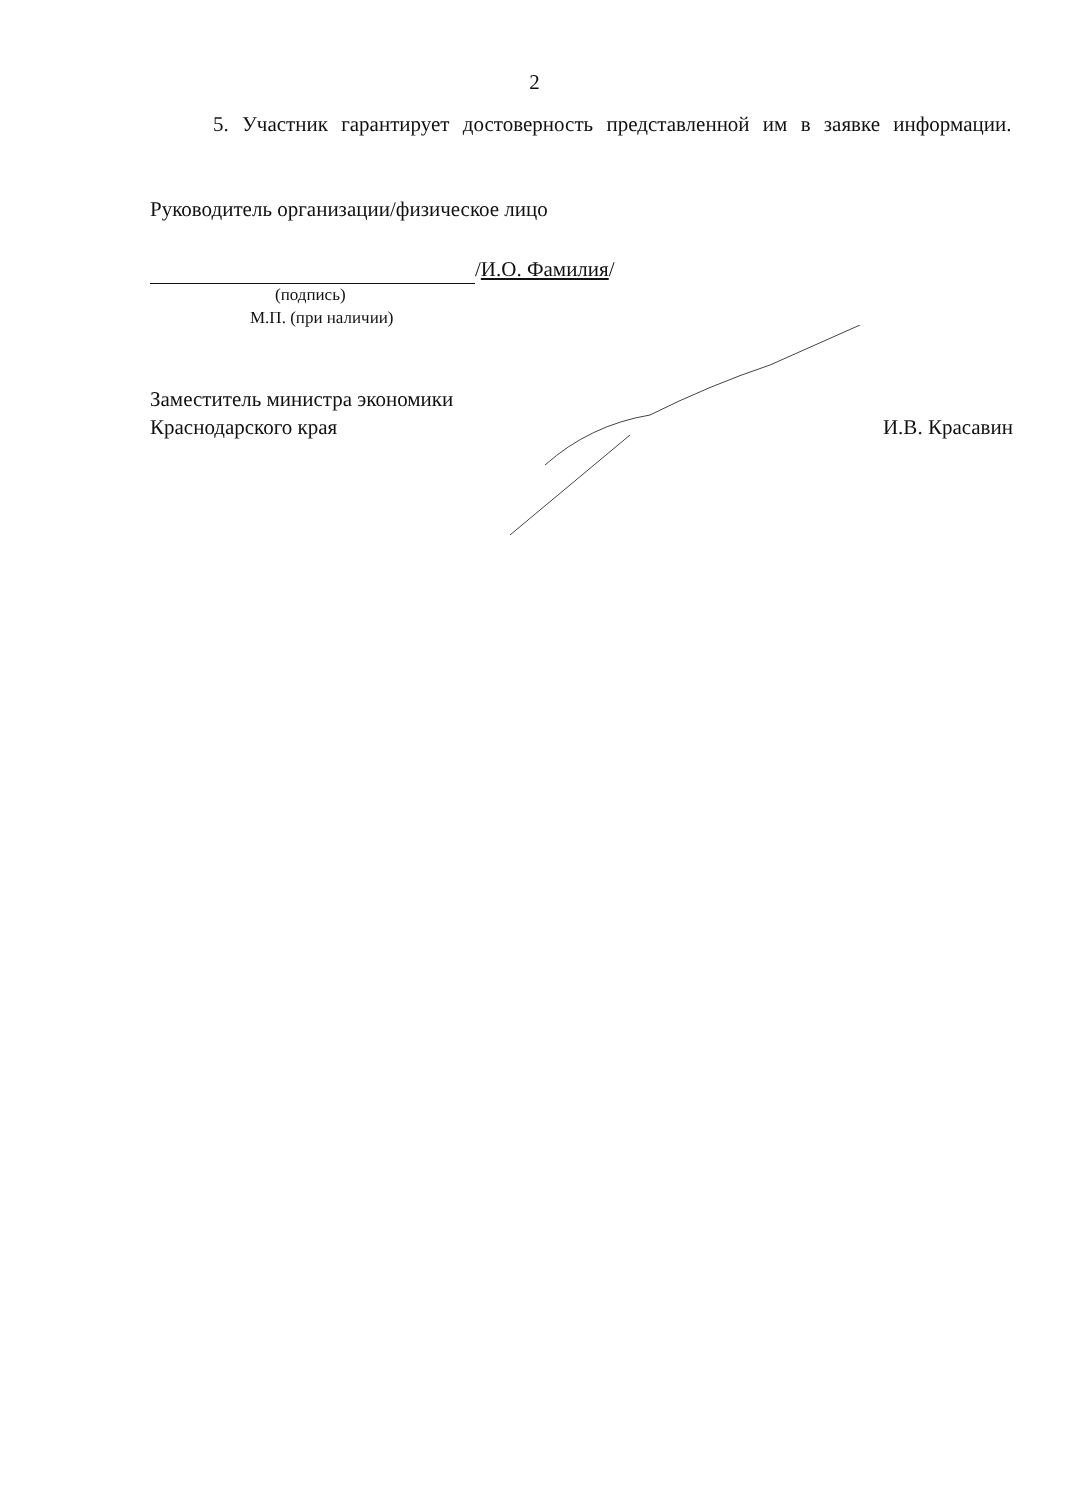2
5. Участник гарантирует достоверность представленной им в заявке информации.
Руководитель организации/физическое лицо
/И.О. Фамилия/
(подпись)
М.П. (при наличии)
Заместитель министра экономики
Краснодарского края
И.В. Красавин